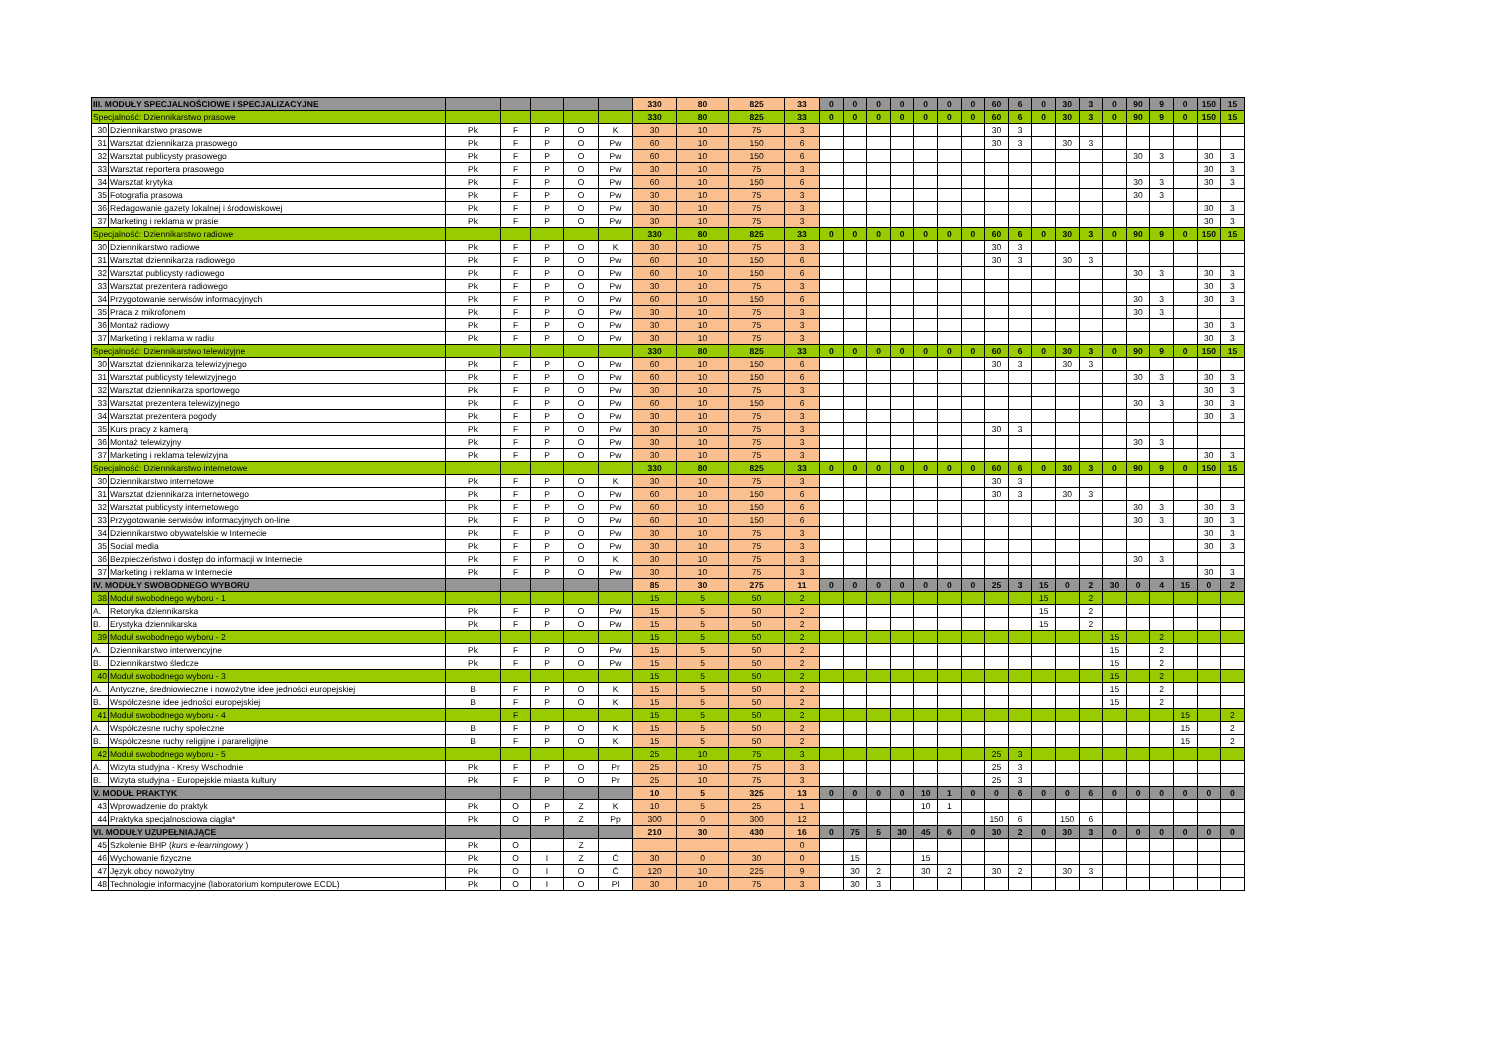| III. MODUŁY SPECJALNOŚCIOWE I SPECJALIZACYJNE | | | | | | | 330 | 80 | 825 | 33 | 0 | 0 | 0 | 0 | 0 | 0 | 0 | 60 | 6 | 0 | 30 | 3 | 0 | 90 | 9 | 0 | 150 | 15 |
| Specjalność: Dziennikarstwo prasowe | | | | | | | 330 | 80 | 825 | 33 | 0 | 0 | 0 | 0 | 0 | 0 | 0 | 60 | 6 | 0 | 30 | 3 | 0 | 90 | 9 | 0 | 150 | 15 |
| 30 | Dziennikarstwo prasowe | Pk | F | P | O | K | 30 | 10 | 75 | 3 | | | | | | | | 30 | 3 | | | | | | | | | |
| 31 | Warsztat dziennikarza prasowego | Pk | F | P | O | Pw | 60 | 10 | 150 | 6 | | | | | | | | 30 | 3 | | 30 | 3 | | | | | | |
| 32 | Warsztat publicysty prasowego | Pk | F | P | O | Pw | 60 | 10 | 150 | 6 | | | | | | | | | | | | | | 30 | 3 | | 30 | 3 |
| 33 | Warsztat reportera prasowego | Pk | F | P | O | Pw | 30 | 10 | 75 | 3 | | | | | | | | | | | | | | | | | 30 | 3 |
| 34 | Warsztat krytyka | Pk | F | P | O | Pw | 60 | 10 | 150 | 6 | | | | | | | | | | | | | | 30 | 3 | | 30 | 3 |
| 35 | Fotografia prasowa | Pk | F | P | O | Pw | 30 | 10 | 75 | 3 | | | | | | | | | | | | | | 30 | 3 | | | |
| 36 | Redagowanie gazety lokalnej i środowiskowej | Pk | F | P | O | Pw | 30 | 10 | 75 | 3 | | | | | | | | | | | | | | | | | 30 | 3 |
| 37 | Marketing i reklama w prasie | Pk | F | P | O | Pw | 30 | 10 | 75 | 3 | | | | | | | | | | | | | | | | | 30 | 3 |
| Specjalność: Dziennikarstwo radiowe | | | | | | | 330 | 80 | 825 | 33 | 0 | 0 | 0 | 0 | 0 | 0 | 0 | 60 | 6 | 0 | 30 | 3 | 0 | 90 | 9 | 0 | 150 | 15 |
| 30 | Dziennikarstwo radiowe | Pk | F | P | O | K | 30 | 10 | 75 | 3 | | | | | | | | 30 | 3 | | | | | | | | | |
| 31 | Warsztat dziennikarza radiowego | Pk | F | P | O | Pw | 60 | 10 | 150 | 6 | | | | | | | | 30 | 3 | | 30 | 3 | | | | | | |
| 32 | Warsztat publicysty radiowego | Pk | F | P | O | Pw | 60 | 10 | 150 | 6 | | | | | | | | | | | | | | 30 | 3 | | 30 | 3 |
| 33 | Warsztat prezentera radiowego | Pk | F | P | O | Pw | 30 | 10 | 75 | 3 | | | | | | | | | | | | | | | | | 30 | 3 |
| 34 | Przygotowanie serwisów informacyjnych | Pk | F | P | O | Pw | 60 | 10 | 150 | 6 | | | | | | | | | | | | | | 30 | 3 | | 30 | 3 |
| 35 | Praca z mikrofonem | Pk | F | P | O | Pw | 30 | 10 | 75 | 3 | | | | | | | | | | | | | | 30 | 3 | | | |
| 36 | Montaż radiowy | Pk | F | P | O | Pw | 30 | 10 | 75 | 3 | | | | | | | | | | | | | | | | | 30 | 3 |
| 37 | Marketing i reklama w radiu | Pk | F | P | O | Pw | 30 | 10 | 75 | 3 | | | | | | | | | | | | | | | | | 30 | 3 |
| Specjalność: Dziennikarstwo telewizyjne | | | | | | | 330 | 80 | 825 | 33 | 0 | 0 | 0 | 0 | 0 | 0 | 0 | 60 | 6 | 0 | 30 | 3 | 0 | 90 | 9 | 0 | 150 | 15 |
| 30 | Warsztat dziennikarza telewizyjnego | Pk | F | P | O | Pw | 60 | 10 | 150 | 6 | | | | | | | | 30 | 3 | | 30 | 3 | | | | | | |
| 31 | Warsztat publicysty telewizyjnego | Pk | F | P | O | Pw | 60 | 10 | 150 | 6 | | | | | | | | | | | | | | 30 | 3 | | 30 | 3 |
| 32 | Warsztat dziennikarza sportowego | Pk | F | P | O | Pw | 30 | 10 | 75 | 3 | | | | | | | | | | | | | | | | | 30 | 3 |
| 33 | Warsztat prezentera telewizyjnego | Pk | F | P | O | Pw | 60 | 10 | 150 | 6 | | | | | | | | | | | | | | 30 | 3 | | 30 | 3 |
| 34 | Warsztat prezentera pogody | Pk | F | P | O | Pw | 30 | 10 | 75 | 3 | | | | | | | | | | | | | | | | | 30 | 3 |
| 35 | Kurs pracy z kamerą | Pk | F | P | O | Pw | 30 | 10 | 75 | 3 | | | | | | | | 30 | 3 | | | | | | | | | |
| 36 | Montaż telewizyjny | Pk | F | P | O | Pw | 30 | 10 | 75 | 3 | | | | | | | | | | | | | | 30 | 3 | | | |
| 37 | Marketing i reklama telewizyjna | Pk | F | P | O | Pw | 30 | 10 | 75 | 3 | | | | | | | | | | | | | | | | | 30 | 3 |
| Specjalność: Dziennikarstwo internetowe | | | | | | | 330 | 80 | 825 | 33 | 0 | 0 | 0 | 0 | 0 | 0 | 0 | 60 | 6 | 0 | 30 | 3 | 0 | 90 | 9 | 0 | 150 | 15 |
| 30 | Dziennikarstwo internetowe | Pk | F | P | O | K | 30 | 10 | 75 | 3 | | | | | | | | 30 | 3 | | | | | | | | | |
| 31 | Warsztat dziennikarza internetowego | Pk | F | P | O | Pw | 60 | 10 | 150 | 6 | | | | | | | | 30 | 3 | | 30 | 3 | | | | | | |
| 32 | Warsztat publicysty internetowego | Pk | F | P | O | Pw | 60 | 10 | 150 | 6 | | | | | | | | | | | | | | 30 | 3 | | 30 | 3 |
| 33 | Przygotowanie serwisów informacyjnych on-line | Pk | F | P | O | Pw | 60 | 10 | 150 | 6 | | | | | | | | | | | | | | 30 | 3 | | 30 | 3 |
| 34 | Dziennikarstwo obywatelskie w Internecie | Pk | F | P | O | Pw | 30 | 10 | 75 | 3 | | | | | | | | | | | | | | | | | 30 | 3 |
| 35 | Social media | Pk | F | P | O | Pw | 30 | 10 | 75 | 3 | | | | | | | | | | | | | | | | | 30 | 3 |
| 36 | Bezpieczeństwo i dostęp do informacji w Internecie | Pk | F | P | O | K | 30 | 10 | 75 | 3 | | | | | | | | | | | | | | 30 | 3 | | | |
| 37 | Marketing i reklama w Internecie | Pk | F | P | O | Pw | 30 | 10 | 75 | 3 | | | | | | | | | | | | | | | | | 30 | 3 |
| IV. MODUŁY SWOBODNEGO WYBORU | | | | | | | 85 | 30 | 275 | 11 | 0 | 0 | 0 | 0 | 0 | 0 | 0 | 25 | 3 | 15 | 0 | 2 | 30 | 0 | 4 | 15 | 0 | 2 |
| 38 | Moduł swobodnego wyboru - 1 | | | | | | 15 | 5 | 50 | 2 | | | | | | | | | | 15 | | 2 | | | | | | |
| A. | Retoryka dziennikarska | Pk | F | P | O | Pw | 15 | 5 | 50 | 2 | | | | | | | | | | 15 | | 2 | | | | | | |
| B. | Erystyka dziennikarska | Pk | F | P | O | Pw | 15 | 5 | 50 | 2 | | | | | | | | | | 15 | | 2 | | | | | | |
| 39 | Moduł swobodnego wyboru - 2 | | | | | | 15 | 5 | 50 | 2 | | | | | | | | | | | | | 15 | | 2 | | | |
| A. | Dziennikarstwo interwencyjne | Pk | F | P | O | Pw | 15 | 5 | 50 | 2 | | | | | | | | | | | | | 15 | | 2 | | | |
| B. | Dziennikarstwo śledcze | Pk | F | P | O | Pw | 15 | 5 | 50 | 2 | | | | | | | | | | | | | 15 | | 2 | | | |
| 40 | Moduł swobodnego wyboru - 3 | | | | | | 15 | 5 | 50 | 2 | | | | | | | | | | | | | 15 | | 2 | | | |
| A. | Antyczne, średniowieczne i nowożytne idee jedności europejskiej | B | F | P | O | K | 15 | 5 | 50 | 2 | | | | | | | | | | | | | 15 | | 2 | | | |
| B. | Współczesne idee jedności europejskiej | B | F | P | O | K | 15 | 5 | 50 | 2 | | | | | | | | | | | | | 15 | | 2 | | | |
| 41 | Moduł swobodnego wyboru - 4 | | F | | | | 15 | 5 | 50 | 2 | | | | | | | | | | | | | | | | 15 | | 2 |
| A. | Współczesne ruchy społeczne | B | F | P | O | K | 15 | 5 | 50 | 2 | | | | | | | | | | | | | | | | 15 | | 2 |
| B. | Współczesne ruchy religijne i parareligijne | B | F | P | O | K | 15 | 5 | 50 | 2 | | | | | | | | | | | | | | | | 15 | | 2 |
| 42 | Moduł swobodnego wyboru - 5 | | | | | | 25 | 10 | 75 | 3 | | | | | | | | 25 | 3 | | | | | | | | | |
| A. | Wizyta studyjna - Kresy Wschodnie | Pk | F | P | O | Pr | 25 | 10 | 75 | 3 | | | | | | | | 25 | 3 | | | | | | | | | |
| B. | Wizyta studyjna - Europejskie miasta kultury | Pk | F | P | O | Pr | 25 | 10 | 75 | 3 | | | | | | | | 25 | 3 | | | | | | | | | |
| V. MODUŁ PRAKTYK | | | | | | | 10 | 5 | 325 | 13 | 0 | 0 | 0 | 0 | 10 | 1 | 0 | 0 | 6 | 0 | 0 | 6 | 0 | 0 | 0 | 0 | 0 | 0 |
| 43 | Wprowadzenie do praktyk | Pk | O | P | Z | K | 10 | 5 | 25 | 1 | | | | | 10 | 1 | | | | | | | | | | | | |
| 44 | Praktyka specjalnosciowa ciągła* | Pk | O | P | Z | Pp | 300 | 0 | 300 | 12 | | | | | | | | 150 | 6 | | 150 | 6 | | | | | | |
| VI. MODUŁY UZUPEŁNIAJĄCE | | | | | | | 210 | 30 | 430 | 16 | 0 | 75 | 5 | 30 | 45 | 6 | 0 | 30 | 2 | 0 | 30 | 3 | 0 | 0 | 0 | 0 | 0 | 0 |
| 45 | Szkolenie BHP ( kurs e-learningowy ) | Pk | O | | Z | | | | | 0 | | | | | | | | | | | | | | | | | | |
| 46 | Wychowanie fizyczne | Pk | O | I | Z | Ć | 30 | 0 | 30 | 0 | | 15 | | | 15 | | | | | | | | | | | | | |
| 47 | Język obcy nowożytny | Pk | O | I | O | Ć | 120 | 10 | 225 | 9 | | 30 | 2 | | 30 | 2 | | 30 | 2 | | 30 | 3 | | | | | | |
| 48 | Technologie informacyjne (laboratorium komputerowe ECDL) | Pk | O | I | O | Pl | 30 | 10 | 75 | 3 | | 30 | 3 | | | | | | | | | | | | | | | |